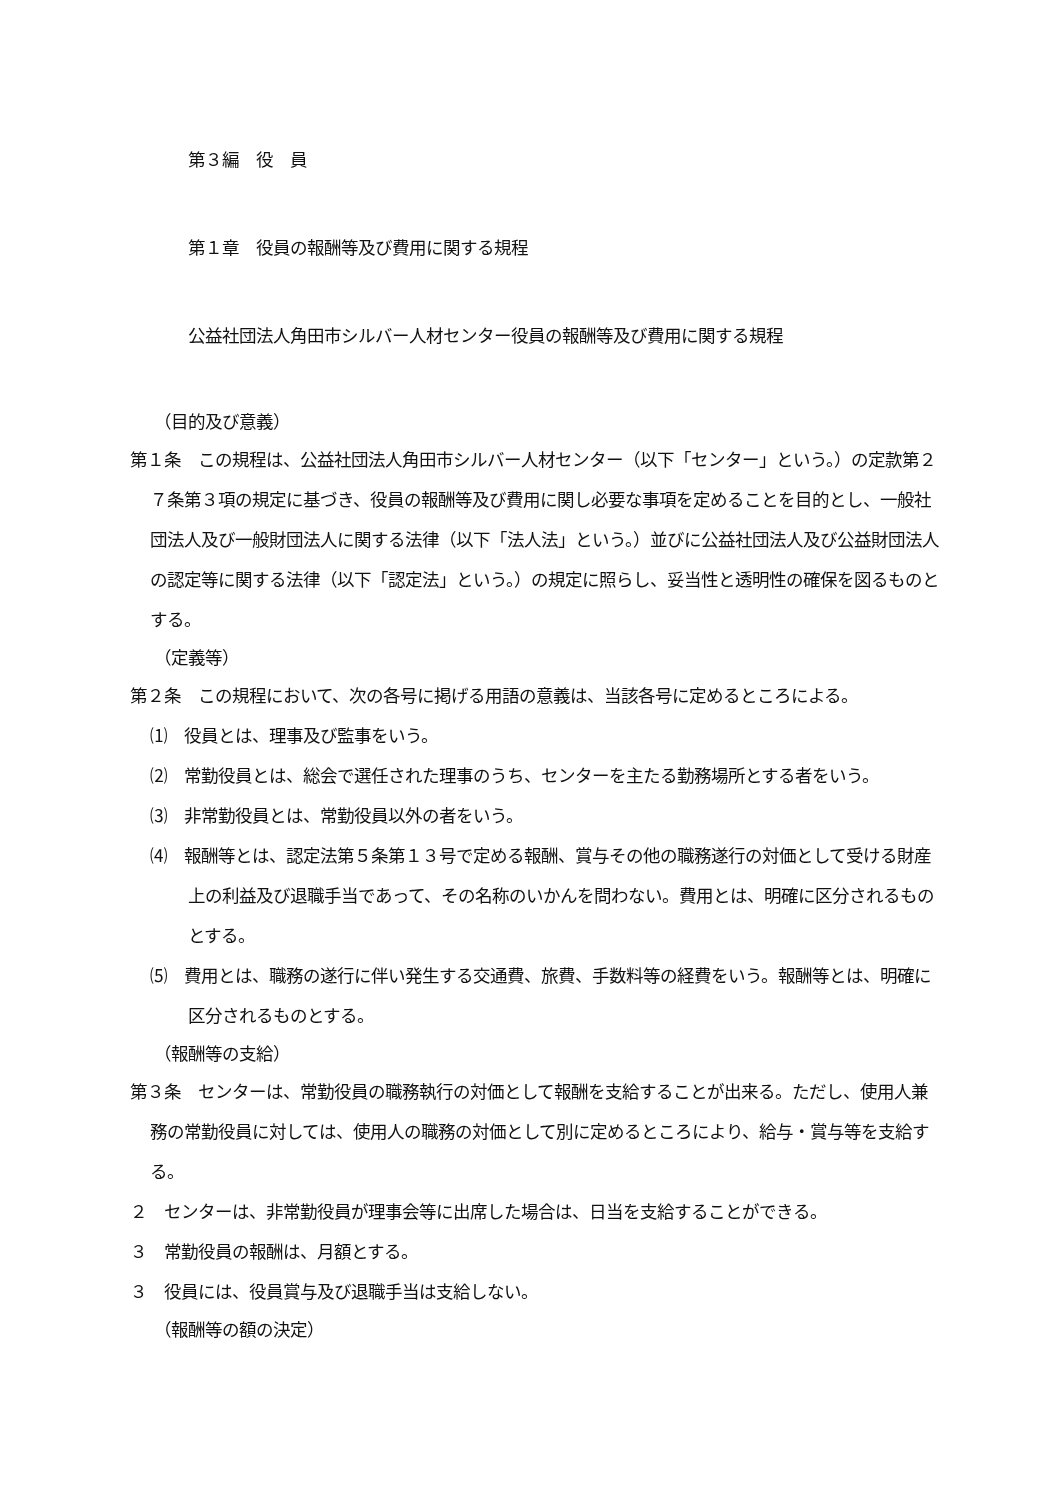第３編　役　員
第１章　役員の報酬等及び費用に関する規程
公益社団法人角田市シルバー人材センター役員の報酬等及び費用に関する規程
（目的及び意義）
第１条　この規程は、公益社団法人角田市シルバー人材センター（以下「センター」という。）の定款第２７条第３項の規定に基づき、役員の報酬等及び費用に関し必要な事項を定めることを目的とし、一般社団法人及び一般財団法人に関する法律（以下「法人法」という。）並びに公益社団法人及び公益財団法人の認定等に関する法律（以下「認定法」という。）の規定に照らし、妥当性と透明性の確保を図るものとする。
（定義等）
第２条　この規程において、次の各号に掲げる用語の意義は、当該各号に定めるところによる。
⑴　役員とは、理事及び監事をいう。
⑵　常勤役員とは、総会で選任された理事のうち、センターを主たる勤務場所とする者をいう。
⑶　非常勤役員とは、常勤役員以外の者をいう。
⑷　報酬等とは、認定法第５条第１３号で定める報酬、賞与その他の職務遂行の対価として受ける財産上の利益及び退職手当であって、その名称のいかんを問わない。費用とは、明確に区分されるものとする。
⑸　費用とは、職務の遂行に伴い発生する交通費、旅費、手数料等の経費をいう。報酬等とは、明確に区分されるものとする。
（報酬等の支給）
第３条　センターは、常勤役員の職務執行の対価として報酬を支給することが出来る。ただし、使用人兼務の常勤役員に対しては、使用人の職務の対価として別に定めるところにより、給与・賞与等を支給する。
２　センターは、非常勤役員が理事会等に出席した場合は、日当を支給することができる。
３　常勤役員の報酬は、月額とする。
３　役員には、役員賞与及び退職手当は支給しない。
（報酬等の額の決定）